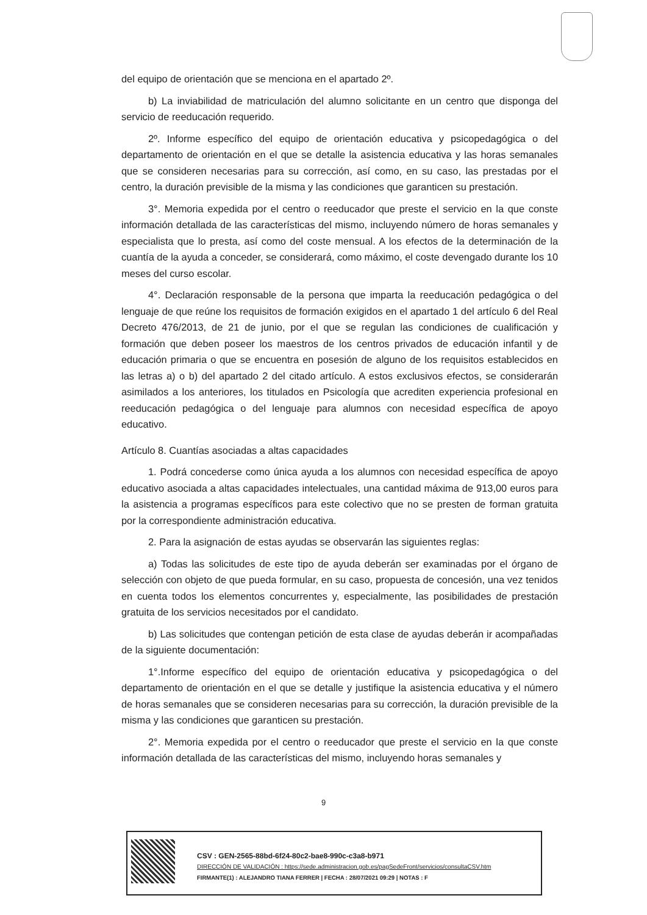del equipo de orientación que se menciona en el apartado 2º.
b) La inviabilidad de matriculación del alumno solicitante en un centro que disponga del servicio de reeducación requerido.
2º. Informe específico del equipo de orientación educativa y psicopedagógica o del departamento de orientación en el que se detalle la asistencia educativa y las horas semanales que se consideren necesarias para su corrección, así como, en su caso, las prestadas por el centro, la duración previsible de la misma y las condiciones que garanticen su prestación.
3°. Memoria expedida por el centro o reeducador que preste el servicio en la que conste información detallada de las características del mismo, incluyendo número de horas semanales y especialista que lo presta, así como del coste mensual. A los efectos de la determinación de la cuantía de la ayuda a conceder, se considerará, como máximo, el coste devengado durante los 10 meses del curso escolar.
4°. Declaración responsable de la persona que imparta la reeducación pedagógica o del lenguaje de que reúne los requisitos de formación exigidos en el apartado 1 del artículo 6 del Real Decreto 476/2013, de 21 de junio, por el que se regulan las condiciones de cualificación y formación que deben poseer los maestros de los centros privados de educación infantil y de educación primaria o que se encuentra en posesión de alguno de los requisitos establecidos en las letras a) o b) del apartado 2 del citado artículo. A estos exclusivos efectos, se considerarán asimilados a los anteriores, los titulados en Psicología que acrediten experiencia profesional en reeducación pedagógica o del lenguaje para alumnos con necesidad específica de apoyo educativo.
Artículo 8. Cuantías asociadas a altas capacidades
1. Podrá concederse como única ayuda a los alumnos con necesidad específica de apoyo educativo asociada a altas capacidades intelectuales, una cantidad máxima de 913,00 euros para la asistencia a programas específicos para este colectivo que no se presten de forman gratuita por la correspondiente administración educativa.
2. Para la asignación de estas ayudas se observarán las siguientes reglas:
a) Todas las solicitudes de este tipo de ayuda deberán ser examinadas por el órgano de selección con objeto de que pueda formular, en su caso, propuesta de concesión, una vez tenidos en cuenta todos los elementos concurrentes y, especialmente, las posibilidades de prestación gratuita de los servicios necesitados por el candidato.
b) Las solicitudes que contengan petición de esta clase de ayudas deberán ir acompañadas de la siguiente documentación:
1°.Informe específico del equipo de orientación educativa y psicopedagógica o del departamento de orientación en el que se detalle y justifique la asistencia educativa y el número de horas semanales que se consideren necesarias para su corrección, la duración previsible de la misma y las condiciones que garanticen su prestación.
2°. Memoria expedida por el centro o reeducador que preste el servicio en la que conste información detallada de las características del mismo, incluyendo horas semanales y
9
CSV : GEN-2565-88bd-6f24-80c2-bae8-990c-c3a8-b971
DIRECCIÓN DE VALIDACIÓN : https://sede.administracion.gob.es/pagSedeFront/servicios/consultaCSV.htm
FIRMANTE(1) : ALEJANDRO TIANA FERRER | FECHA : 28/07/2021 09:29 | NOTAS : F